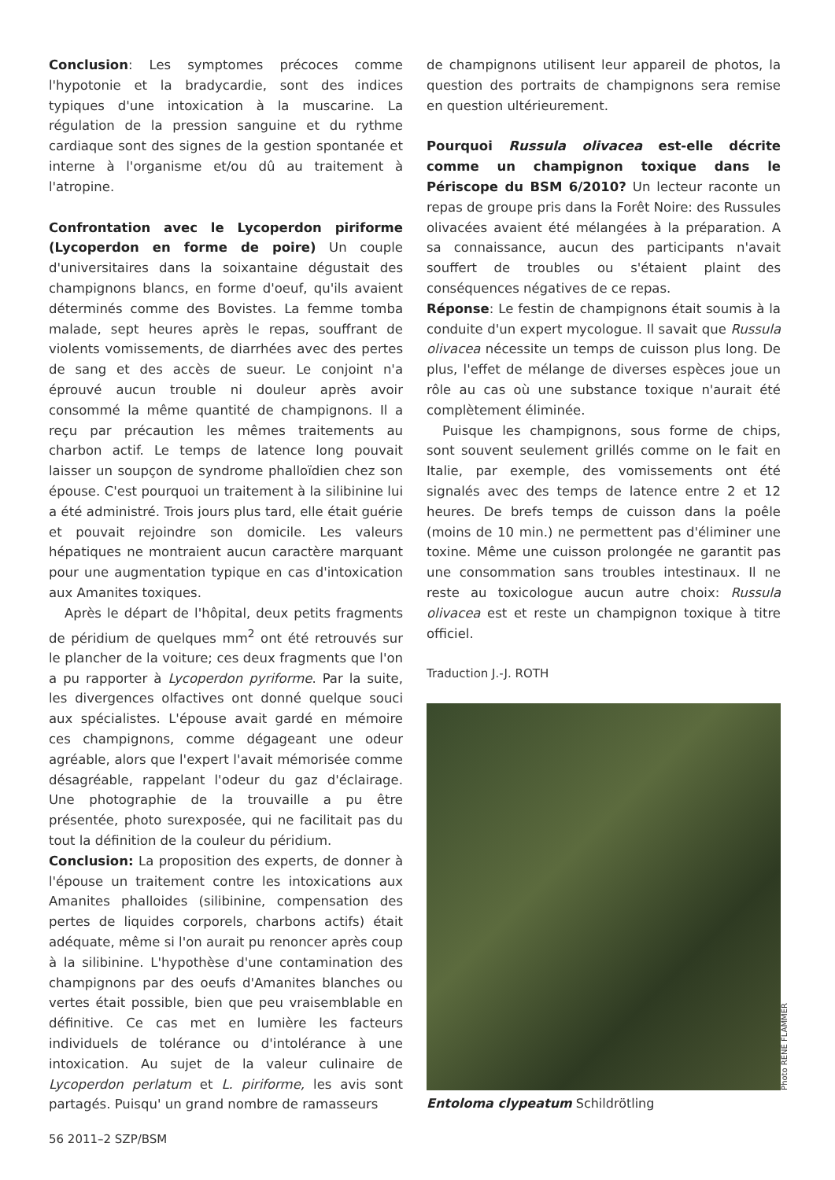Conclusion: Les symptomes précoces comme l'hypotonie et la bradycardie, sont des indices typiques d'une intoxication à la muscarine. La régulation de la pression sanguine et du rythme cardiaque sont des signes de la gestion spontanée et interne à l'organisme et/ou dû au traitement à l'atropine.
Confrontation avec le Lycoperdon piriforme (Lycoperdon en forme de poire) Un couple d'universitaires dans la soixantaine dégustait des champignons blancs, en forme d'oeuf, qu'ils avaient déterminés comme des Bovistes. La femme tomba malade, sept heures après le repas, souffrant de violents vomissements, de diarrhées avec des pertes de sang et des accès de sueur. Le conjoint n'a éprouvé aucun trouble ni douleur après avoir consommé la même quantité de champignons. Il a reçu par précaution les mêmes traitements au charbon actif. Le temps de latence long pouvait laisser un soupçon de syndrome phalloïdien chez son épouse. C'est pourquoi un traitement à la silibinine lui a été administré. Trois jours plus tard, elle était guérie et pouvait rejoindre son domicile. Les valeurs hépatiques ne montraient aucun caractère marquant pour une augmentation typique en cas d'intoxication aux Amanites toxiques.
Après le départ de l'hôpital, deux petits fragments de péridium de quelques mm<sup>2</sup> ont été retrouvés sur le plancher de la voiture; ces deux fragments que l'on a pu rapporter à Lycoperdon pyriforme. Par la suite, les divergences olfactives ont donné quelque souci aux spécialistes. L'épouse avait gardé en mémoire ces champignons, comme dégageant une odeur agréable, alors que l'expert l'avait mémorisée comme désagréable, rappelant l'odeur du gaz d'éclairage. Une photographie de la trouvaille a pu être présentée, photo surexposée, qui ne facilitait pas du tout la définition de la couleur du péridium.
Conclusion: La proposition des experts, de donner à l'épouse un traitement contre les intoxications aux Amanites phalloides (silibinine, compensation des pertes de liquides corporels, charbons actifs) était adéquate, même si l'on aurait pu renoncer après coup à la silibinine. L'hypothèse d'une contamination des champignons par des oeufs d'Amanites blanches ou vertes était possible, bien que peu vraisemblable en définitive. Ce cas met en lumière les facteurs individuels de tolérance ou d'intolérance à une intoxication. Au sujet de la valeur culinaire de Lycoperdon perlatum et L. piriforme, les avis sont partagés. Puisqu' un grand nombre de ramasseurs
de champignons utilisent leur appareil de photos, la question des portraits de champignons sera remise en question ultérieurement.
Pourquoi Russula olivacea est-elle décrite comme un champignon toxique dans le Périscope du BSM 6/2010? Un lecteur raconte un repas de groupe pris dans la Forêt Noire: des Russules olivacées avaient été mélangées à la préparation. A sa connaissance, aucun des participants n'avait souffert de troubles ou s'étaient plaint des conséquences négatives de ce repas.
Réponse: Le festin de champignons était soumis à la conduite d'un expert mycologue. Il savait que Russula olivacea nécessite un temps de cuisson plus long. De plus, l'effet de mélange de diverses espèces joue un rôle au cas où une substance toxique n'aurait été complètement éliminée.
Puisque les champignons, sous forme de chips, sont souvent seulement grillés comme on le fait en Italie, par exemple, des vomissements ont été signalés avec des temps de latence entre 2 et 12 heures. De brefs temps de cuisson dans la poêle (moins de 10 min.) ne permettent pas d'éliminer une toxine. Même une cuisson prolongée ne garantit pas une consommation sans troubles intestinaux. Il ne reste au toxicologue aucun autre choix: Russula olivacea est et reste un champignon toxique à titre officiel.
Traduction J.-J. ROTH
Photo RENÉ FLAMMER
Entoloma clypeatum Schildrötling
56 2011–2 SZP/BSM